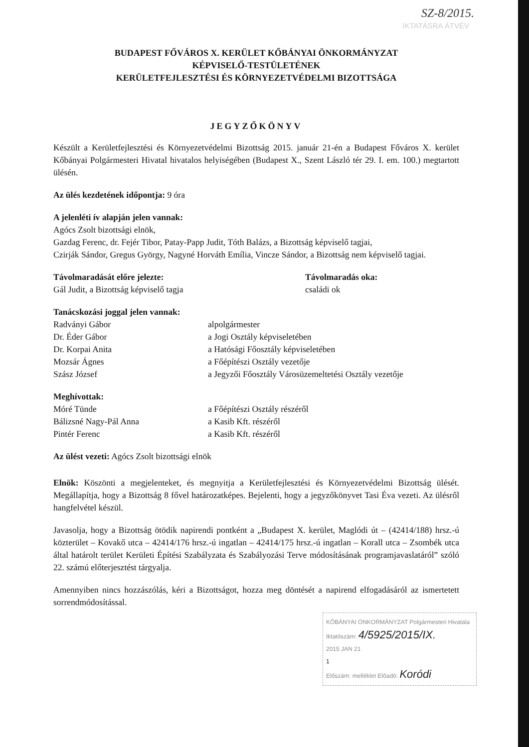SZ-8/2015.
IKTATÁSRA ÁTVÉV
BUDAPEST FŐVÁROS X. KERÜLET KŐBÁNYAI ÖNKORMÁNYZAT
KÉPVISELŐ-TESTÜLETÉNEK
KERÜLETFEJLESZTÉSI ÉS KÖRNYEZETVÉDELMI BIZOTTSÁGA
JEGYZŐKÖNYV
Készült a Kerületfejlesztési és Környezetvédelmi Bizottság 2015. január 21-én a Budapest Főváros X. kerület Kőbányai Polgármesteri Hivatal hivatalos helyiségében (Budapest X., Szent László tér 29. I. em. 100.) megtartott ülésén.
Az ülés kezdetének időpontja: 9 óra
A jelenléti ív alapján jelen vannak:
Agócs Zsolt bizottsági elnök,
Gazdag Ferenc, dr. Fejér Tibor, Patay-Papp Judit, Tóth Balázs, a Bizottság képviselő tagjai,
Czirják Sándor, Gregus György, Nagyné Horváth Emília, Vincze Sándor, a Bizottság nem képviselő tagjai.
Távolmaradását előre jelezte:
Gál Judit, a Bizottság képviselő tagja
Távolmaradás oka:
családi ok
Tanácskozási joggal jelen vannak:
Radványi Gábor
alpolgármester
Dr. Éder Gábor
a Jogi Osztály képviseletében
Dr. Korpai Anita
a Hatósági Főosztály képviseletében
Mozsár Ágnes
a Főépítészi Osztály vezetője
Szász József
a Jegyzői Főosztály Városüzemeltetési Osztály vezetője
Meghívottak:
Móré Tünde
a Főépítészi Osztály részéről
Bálizsné Nagy-Pál Anna
a Kasib Kft. részéről
Pintér Ferenc
a Kasib Kft. részéről
Az ülést vezeti: Agócs Zsolt bizottsági elnök
Elnök: Köszönti a megjelenteket, és megnyitja a Kerületfejlesztési és Környezetvédelmi Bizottság ülését. Megállapítja, hogy a Bizottság 8 fővel határozatképes. Bejelenti, hogy a jegyzőkönyvet Tasi Éva vezeti. Az ülésről hangfelvétel készül.
Javasolja, hogy a Bizottság ötödik napirendi pontként a „Budapest X. kerület, Maglódi út – (42414/188) hrsz.-ú közterület – Kovakő utca – 42414/176 hrsz.-ú ingatlan – 42414/175 hrsz.-ú ingatlan – Korall utca – Zsombék utca által határolt terület Kerületi Építési Szabályzata és Szabályozási Terve módosításának programjavaslatáról” szóló 22. számú előterjesztést tárgyalja.
Amennyiben nincs hozzászólás, kéri a Bizottságot, hozza meg döntését a napirend elfogadásáról az ismertetett sorrendmódosítással.
KŐBÁNYAI ÖNKORMÁNYZAT Polgármesteri Hivatala
Iktatószám: 4/5925/2015/IX.
2015 JAN 21
1
Előszám: melléklet Előadó: Koródi